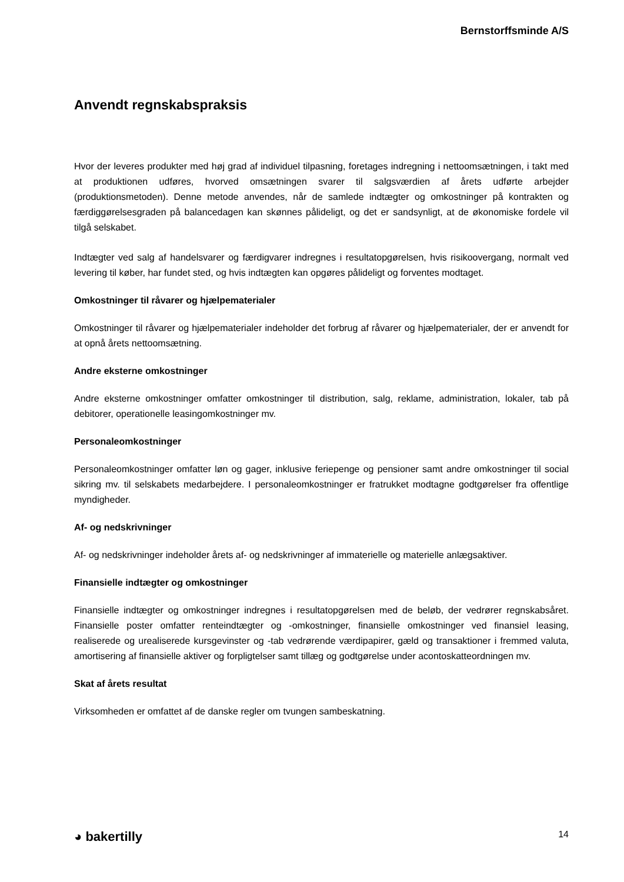Bernstorffsminde A/S
Anvendt regnskabspraksis
Hvor der leveres produkter med høj grad af individuel tilpasning, foretages indregning i nettoomsætningen, i takt med at produktionen udføres, hvorved omsætningen svarer til salgsværdien af årets udførte arbejder (produktionsmetoden). Denne metode anvendes, når de samlede indtægter og omkostninger på kontrakten og færdiggørelsesgraden på balancedagen kan skønnes pålideligt, og det er sandsynligt, at de økonomiske fordele vil tilgå selskabet.
Indtægter ved salg af handelsvarer og færdigvarer indregnes i resultatopgørelsen, hvis risikoovergang, normalt ved levering til køber, har fundet sted, og hvis indtægten kan opgøres pålideligt og forventes modtaget.
Omkostninger til råvarer og hjælpematerialer
Omkostninger til råvarer og hjælpematerialer indeholder det forbrug af råvarer og hjælpematerialer, der er anvendt for at opnå årets nettoomsætning.
Andre eksterne omkostninger
Andre eksterne omkostninger omfatter omkostninger til distribution, salg, reklame, administration, lokaler, tab på debitorer, operationelle leasingomkostninger mv.
Personaleomkostninger
Personaleomkostninger omfatter løn og gager, inklusive feriepenge og pensioner samt andre omkostninger til social sikring mv. til selskabets medarbejdere. I personaleomkostninger er fratrukket modtagne godtgørelser fra offentlige myndigheder.
Af- og nedskrivninger
Af- og nedskrivninger indeholder årets af- og nedskrivninger af immaterielle og materielle anlægsaktiver.
Finansielle indtægter og omkostninger
Finansielle indtægter og omkostninger indregnes i resultatopgørelsen med de beløb, der vedrører regnskabsåret. Finansielle poster omfatter renteindtægter og -omkostninger, finansielle omkostninger ved finansiel leasing, realiserede og urealiserede kursgevinster og -tab vedrørende værdipapirer, gæld og transaktioner i fremmed valuta, amortisering af finansielle aktiver og forpligtelser samt tillæg og godtgørelse under acontoskatteordningen mv.
Skat af årets resultat
Virksomheden er omfattet af de danske regler om tvungen sambeskatning.
◕ bakertilly 14